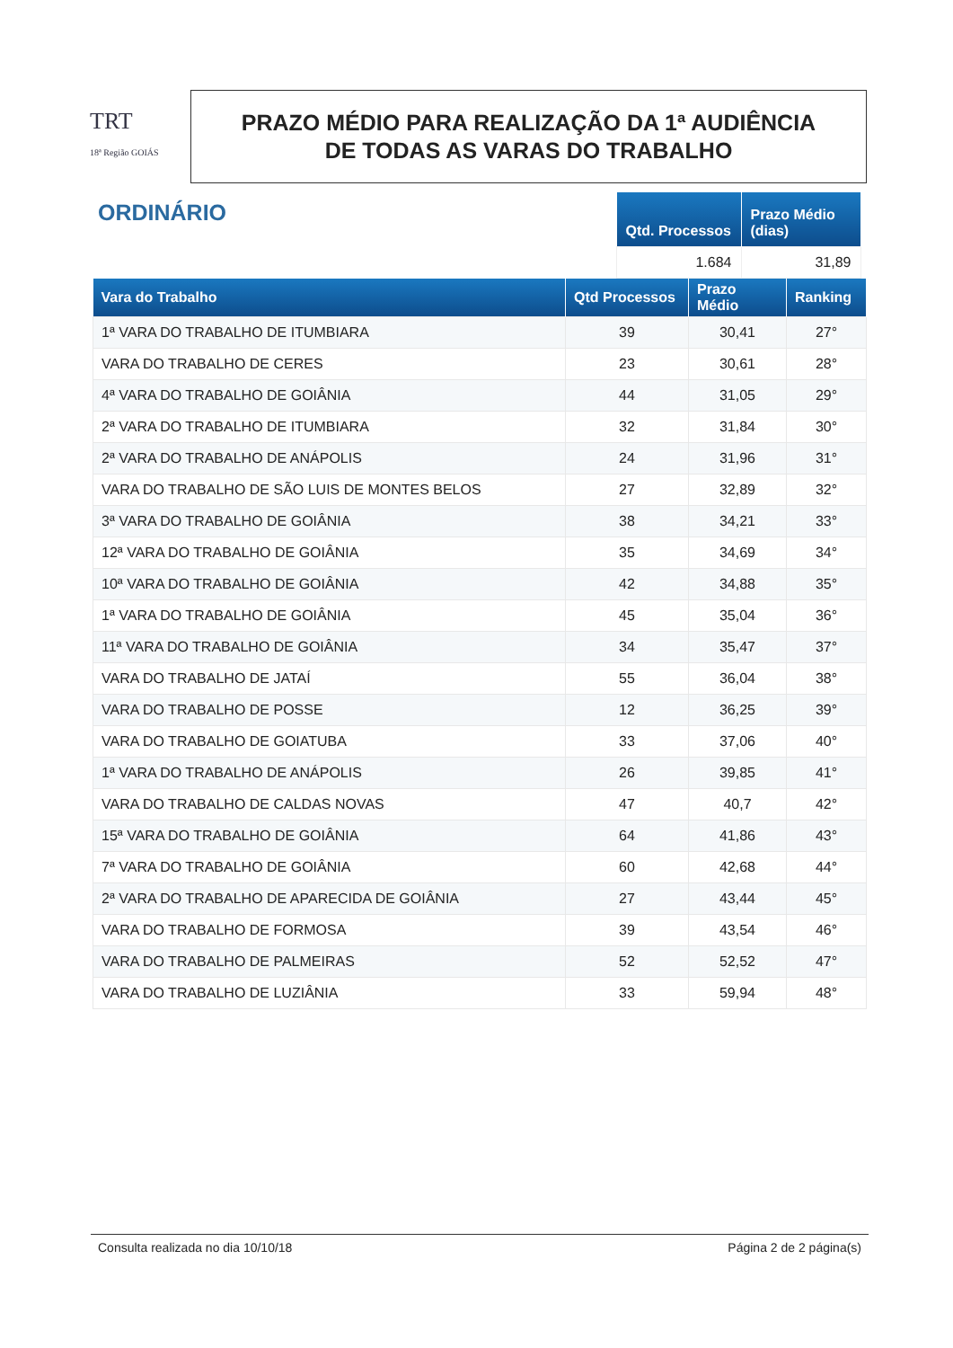TRT
18ª Região GOIÁS
PRAZO MÉDIO PARA REALIZAÇÃO DA 1ª AUDIÊNCIA
DE TODAS AS VARAS DO TRABALHO
ORDINÁRIO
| Qtd. Processos | Prazo Médio (dias) |
| --- | --- |
| 1.684 | 31,89 |
| Vara do Trabalho | Qtd Processos | Prazo Médio | Ranking |
| --- | --- | --- | --- |
| 1ª VARA DO TRABALHO DE ITUMBIARA | 39 | 30,41 | 27° |
| VARA DO TRABALHO DE CERES | 23 | 30,61 | 28° |
| 4ª VARA DO TRABALHO DE GOIÂNIA | 44 | 31,05 | 29° |
| 2ª VARA DO TRABALHO DE ITUMBIARA | 32 | 31,84 | 30° |
| 2ª VARA DO TRABALHO DE ANÁPOLIS | 24 | 31,96 | 31° |
| VARA DO TRABALHO DE SÃO LUIS DE MONTES BELOS | 27 | 32,89 | 32° |
| 3ª VARA DO TRABALHO DE GOIÂNIA | 38 | 34,21 | 33° |
| 12ª VARA DO TRABALHO DE GOIÂNIA | 35 | 34,69 | 34° |
| 10ª VARA DO TRABALHO DE GOIÂNIA | 42 | 34,88 | 35° |
| 1ª VARA DO TRABALHO DE GOIÂNIA | 45 | 35,04 | 36° |
| 11ª VARA DO TRABALHO DE GOIÂNIA | 34 | 35,47 | 37° |
| VARA DO TRABALHO DE JATAÍ | 55 | 36,04 | 38° |
| VARA DO TRABALHO DE POSSE | 12 | 36,25 | 39° |
| VARA DO TRABALHO DE GOIATUBA | 33 | 37,06 | 40° |
| 1ª VARA DO TRABALHO DE ANÁPOLIS | 26 | 39,85 | 41° |
| VARA DO TRABALHO DE CALDAS NOVAS | 47 | 40,7 | 42° |
| 15ª VARA DO TRABALHO DE GOIÂNIA | 64 | 41,86 | 43° |
| 7ª VARA DO TRABALHO DE GOIÂNIA | 60 | 42,68 | 44° |
| 2ª VARA DO TRABALHO DE APARECIDA DE GOIÂNIA | 27 | 43,44 | 45° |
| VARA DO TRABALHO DE FORMOSA | 39 | 43,54 | 46° |
| VARA DO TRABALHO DE PALMEIRAS | 52 | 52,52 | 47° |
| VARA DO TRABALHO DE LUZIÂNIA | 33 | 59,94 | 48° |
Consulta realizada no dia 10/10/18 Página 2 de 2 página(s)